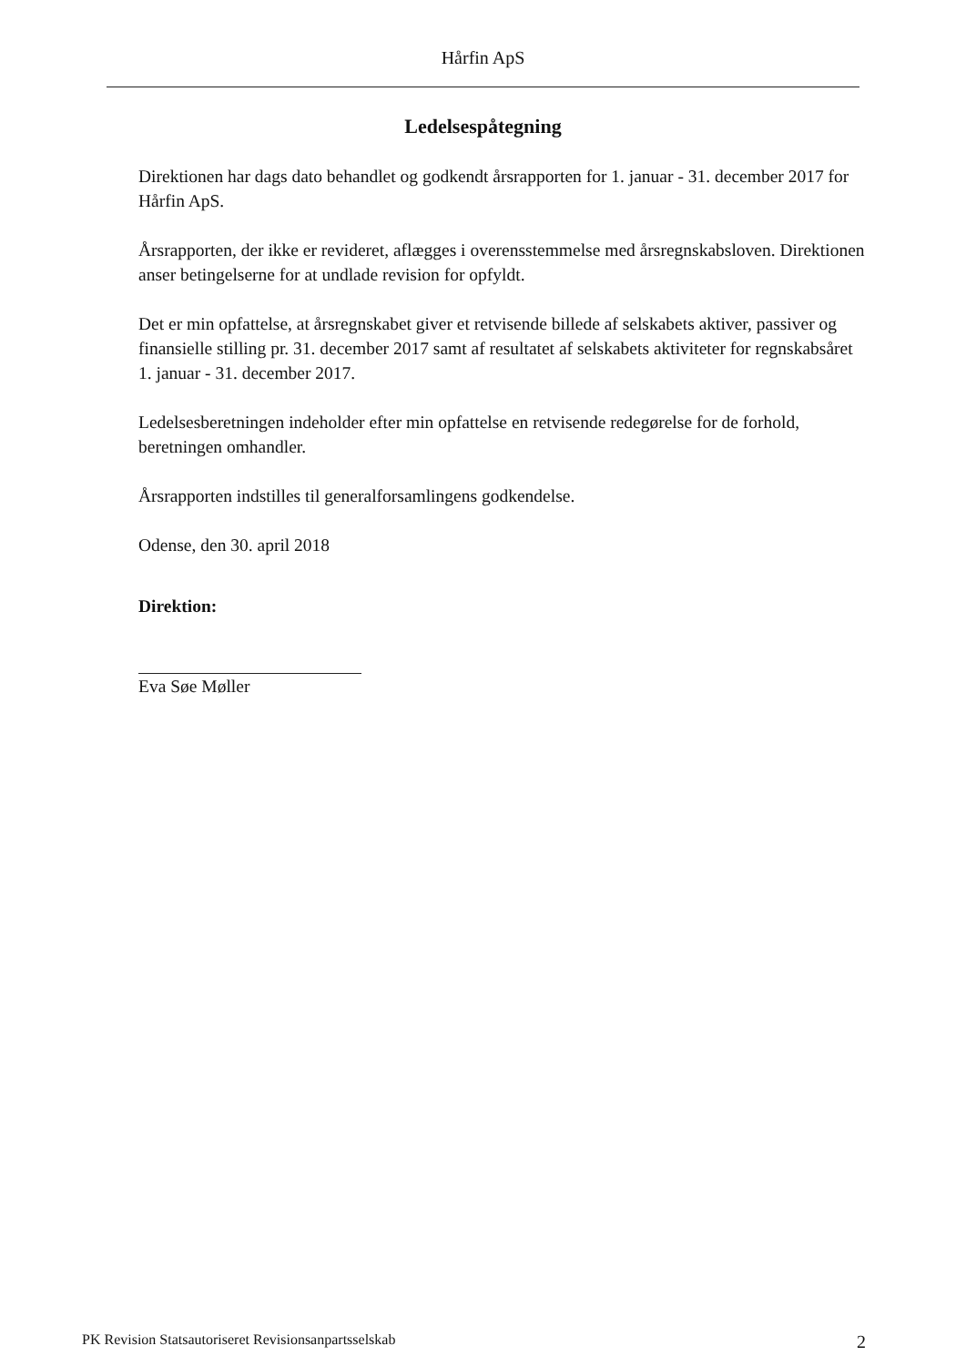Hårfin ApS
Ledelsespåtegning
Direktionen har dags dato behandlet og godkendt årsrapporten for 1. januar - 31. december 2017 for Hårfin ApS.
Årsrapporten, der ikke er revideret, aflægges i overensstemmelse med årsregnskabsloven. Direktionen anser betingelserne for at undlade revision for opfyldt.
Det er min opfattelse, at årsregnskabet giver et retvisende billede af selskabets aktiver, passiver og finansielle stilling pr. 31. december 2017 samt af resultatet af selskabets aktiviteter for regnskabsåret 1. januar - 31. december 2017.
Ledelsesberetningen indeholder efter min opfattelse en retvisende redegørelse for de forhold, beretningen omhandler.
Årsrapporten indstilles til generalforsamlingens godkendelse.
Odense, den 30. april 2018
Direktion:
Eva Søe Møller
PK Revision Statsautoriseret Revisionsanpartsselskab 2